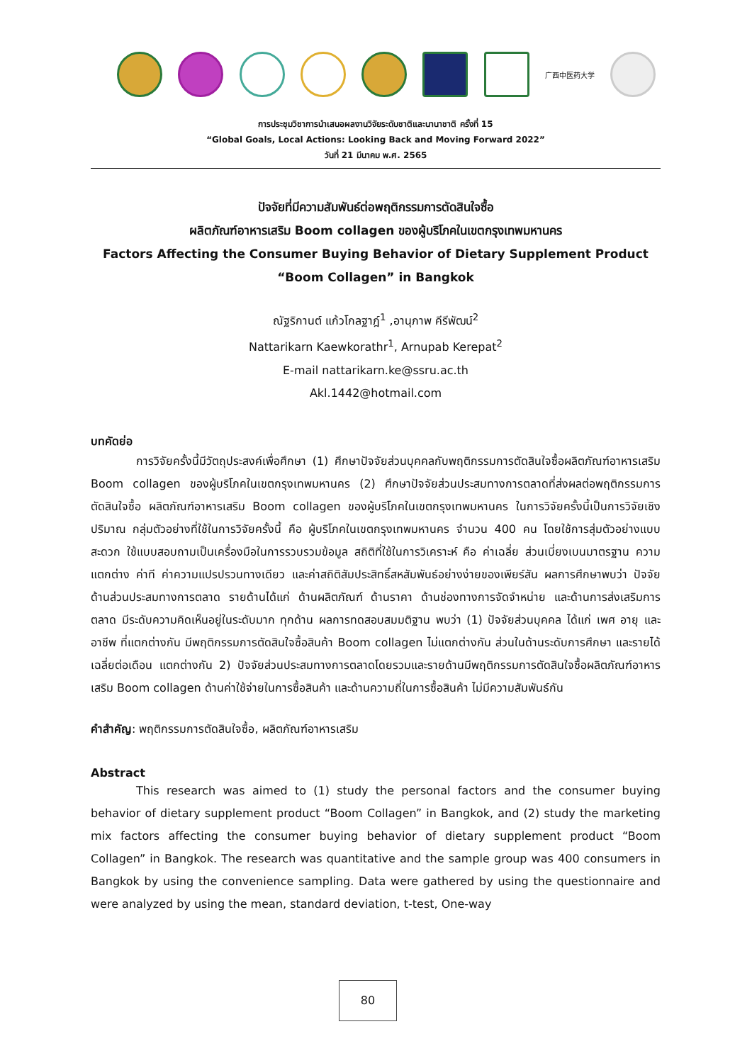广西中医药大学
การประชุมวิชาการนำเสนอผลงานวิจัยระดับชาติและนานาชาติ ครั้งที่ 15
“Global Goals, Local Actions: Looking Back and Moving Forward 2022”
วันที่ 21 มีนาคม พ.ศ. 2565
ปัจจัยที่มีความสัมพันธ์ต่อพฤติกรรมการตัดสินใจซื้อ
ผลิตภัณฑ์อาหารเสริม Boom collagen ของผู้บริโภคในเขตกรุงเทพมหานคร
Factors Affecting the Consumer Buying Behavior of Dietary Supplement Product
“Boom Collagen” in Bangkok
ณัฐริกานต์ แก้วโกลฐาฎ์<sup>1</sup> ,อานุภาพ คีรีพัฒน์<sup>2</sup>
Nattarikarn Kaewkorathr<sup>1</sup>, Arnupab Kerepat<sup>2</sup>
E-mail nattarikarn.ke@ssru.ac.th
Akl.1442@hotmail.com
บทคัดย่อ
การวิจัยครั้งนี้มีวัตถุประสงค์เพื่อศึกษา (1) ศึกษาปัจจัยส่วนบุคคลกับพฤติกรรมการตัดสินใจซื้อผลิตภัณฑ์อาหารเสริม Boom collagen ของผู้บริโภคในเขตกรุงเทพมหานคร (2) ศึกษาปัจจัยส่วนประสมทางการตลาดที่ส่งผลต่อพฤติกรรมการตัดสินใจซื้อ ผลิตภัณฑ์อาหารเสริม Boom collagen ของผู้บริโภคในเขตกรุงเทพมหานคร ในการวิจัยครั้งนี้เป็นการวิจัยเชิงปริมาณ กลุ่มตัวอย่างที่ใช้ในการวิจัยครั้งนี้ คือ ผู้บริโภคในเขตกรุงเทพมหานคร จำนวน 400 คน โดยใช้การสุ่มตัวอย่างแบบสะดวก ใช้แบบสอบถามเป็นเครื่องมือในการรวบรวมข้อมูล สถิติที่ใช้ในการวิเคราะห์ คือ ค่าเฉลี่ย ส่วนเบี่ยงเบนมาตรฐาน ความแตกต่าง ค่าที ค่าความแปรปรวนทางเดียว และค่าสถิติสัมประสิทธิ์สหสัมพันธ์อย่างง่ายของเพียร์สัน ผลการศึกษาพบว่า ปัจจัยด้านส่วนประสมทางการตลาด รายด้านได้แก่ ด้านผลิตภัณฑ์ ด้านราคา ด้านช่องทางการจัดจำหน่าย และด้านการส่งเสริมการตลาด มีระดับความคิดเห็นอยู่ในระดับมาก ทุกด้าน ผลการทดสอบสมมติฐาน พบว่า (1) ปัจจัยส่วนบุคคล ได้แก่ เพศ อายุ และอาชีพ ที่แตกต่างกัน มีพฤติกรรมการตัดสินใจซื้อสินค้า Boom collagen ไม่แตกต่างกัน ส่วนในด้านระดับการศึกษา และรายได้เฉลี่ยต่อเดือน แตกต่างกัน 2) ปัจจัยส่วนประสมทางการตลาดโดยรวมและรายด้านมีพฤติกรรมการตัดสินใจซื้อผลิตภัณฑ์อาหารเสริม Boom collagen ด้านค่าใช้จ่ายในการซื้อสินค้า และด้านความถี่ในการซื้อสินค้า ไม่มีความสัมพันธ์กัน
คำสำคัญ: พฤติกรรมการตัดสินใจซื้อ, ผลิตภัณฑ์อาหารเสริม
Abstract
This research was aimed to (1) study the personal factors and the consumer buying behavior of dietary supplement product “Boom Collagen” in Bangkok, and (2) study the marketing mix factors affecting the consumer buying behavior of dietary supplement product “Boom Collagen” in Bangkok. The research was quantitative and the sample group was 400 consumers in Bangkok by using the convenience sampling. Data were gathered by using the questionnaire and were analyzed by using the mean, standard deviation, t-test, One-way
80